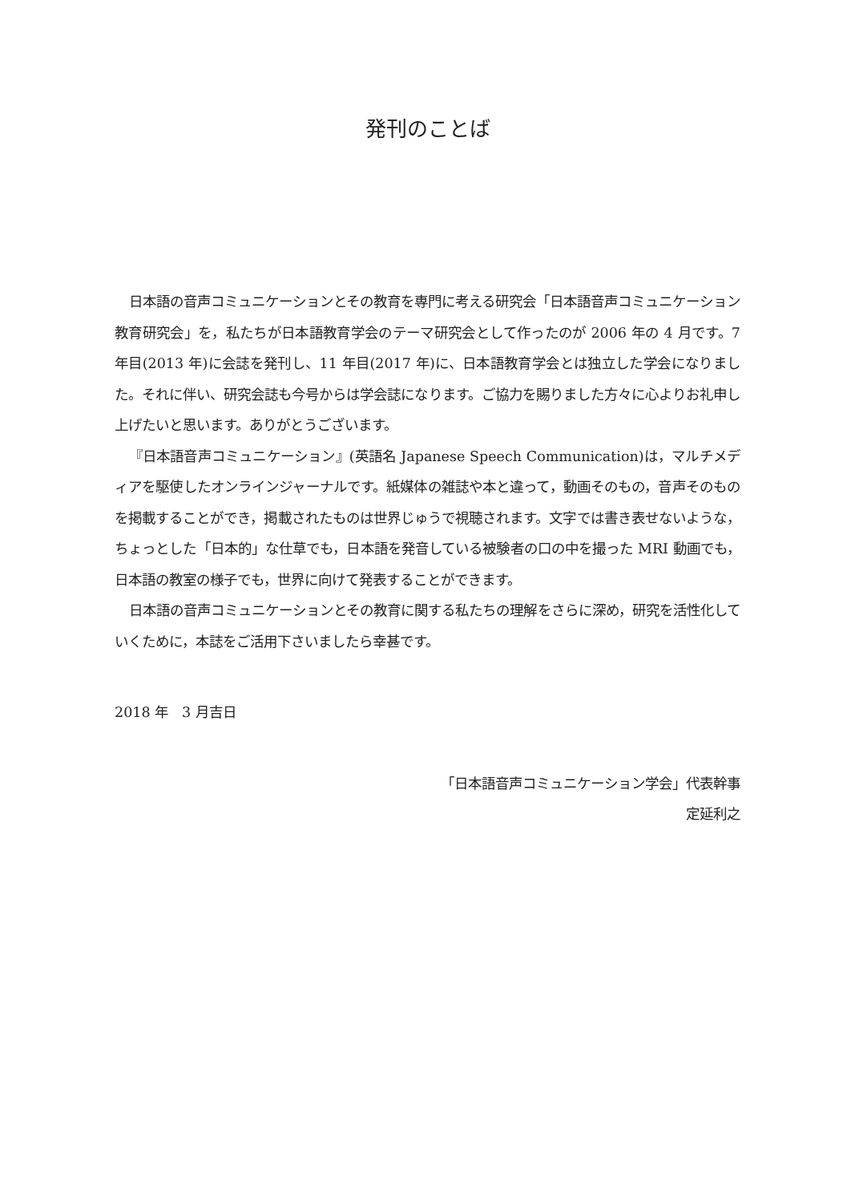発刊のことば
日本語の音声コミュニケーションとその教育を専門に考える研究会「日本語音声コミュニケーション教育研究会」を，私たちが日本語教育学会のテーマ研究会として作ったのが 2006 年の 4 月です。7 年目(2013 年)に会誌を発刊し、11 年目(2017 年)に、日本語教育学会とは独立した学会になりました。それに伴い、研究会誌も今号からは学会誌になります。ご協力を賜りました方々に心よりお礼申し上げたいと思います。ありがとうございます。
『日本語音声コミュニケーション』(英語名 Japanese Speech Communication)は，マルチメディアを駆使したオンラインジャーナルです。紙媒体の雑誌や本と違って，動画そのもの，音声そのものを掲載することができ，掲載されたものは世界じゅうで視聴されます。文字では書き表せないような，ちょっとした「日本的」な仕草でも，日本語を発音している被験者の口の中を撮った MRI 動画でも，日本語の教室の様子でも，世界に向けて発表することができます。
日本語の音声コミュニケーションとその教育に関する私たちの理解をさらに深め，研究を活性化していくために，本誌をご活用下さいましたら幸甚です。
2018 年　3 月吉日
「日本語音声コミュニケーション学会」代表幹事
定延利之